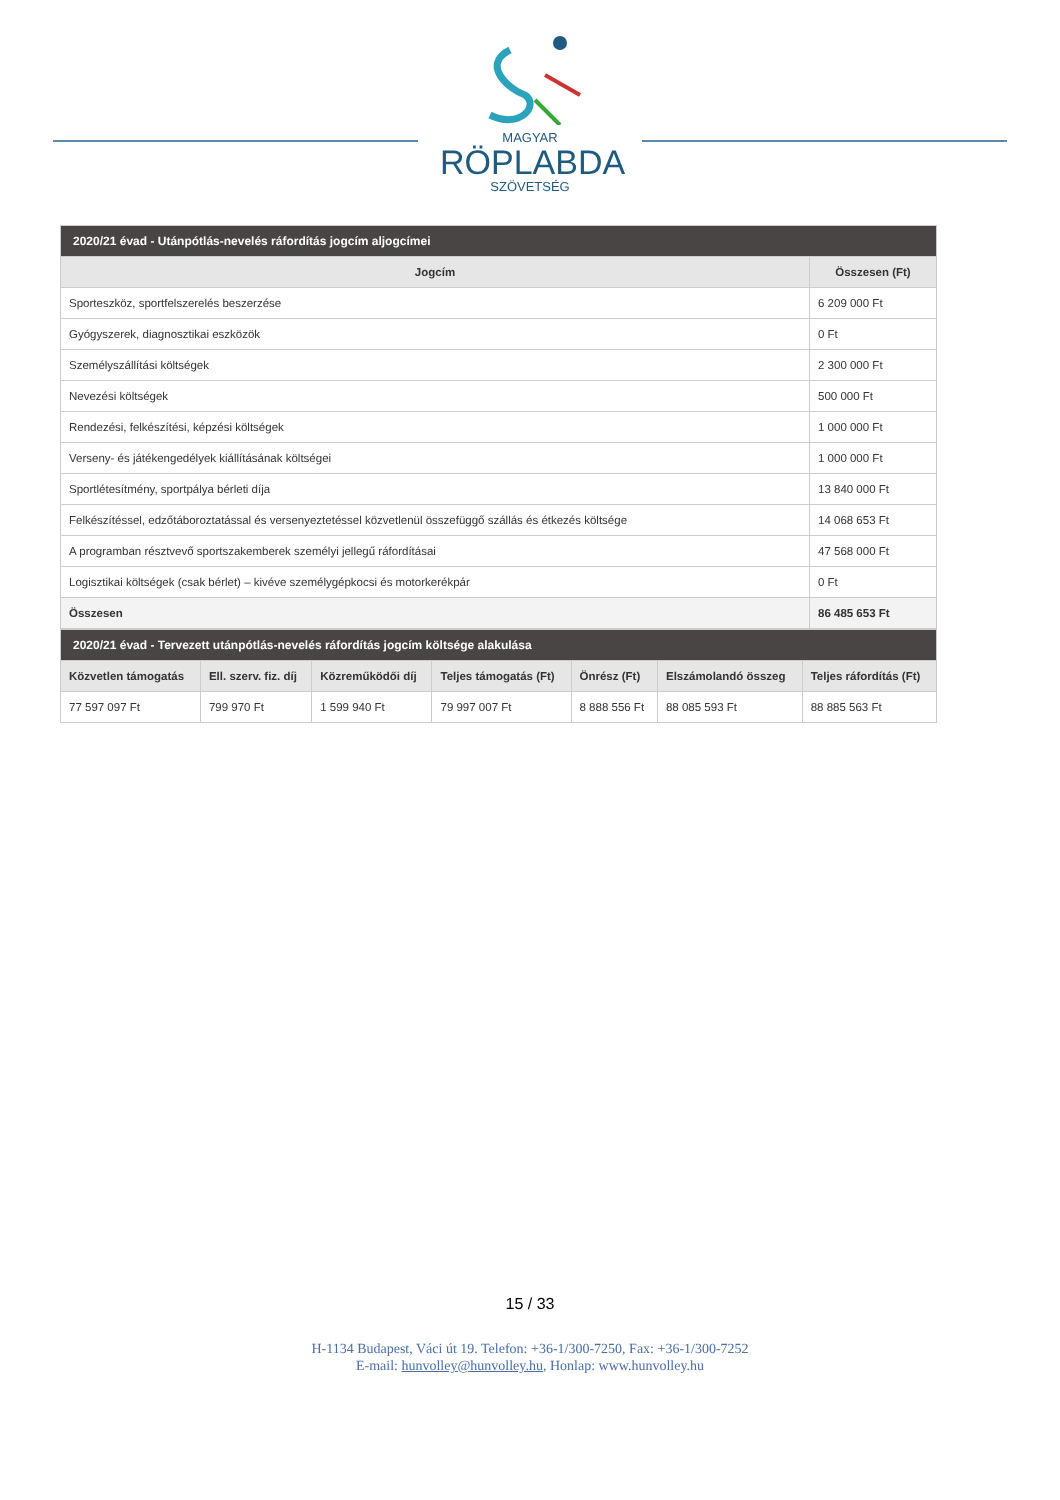MAGYAR
RÖPLABDA
SZÖVETSÉG
| 2020/21 évad - Utánpótlás-nevelés ráfordítás jogcím aljogcímei | |
| Jogcím | Összesen (Ft) |
| Sporteszköz, sportfelszerelés beszerzése | 6 209 000 Ft |
| Gyógyszerek, diagnosztikai eszközök | 0 Ft |
| Személyszállítási költségek | 2 300 000 Ft |
| Nevezési költségek | 500 000 Ft |
| Rendezési, felkészítési, képzési költségek | 1 000 000 Ft |
| Verseny- és játékengedélyek kiállításának költségei | 1 000 000 Ft |
| Sportlétesítmény, sportpálya bérleti díja | 13 840 000 Ft |
| Felkészítéssel, edzőtáboroztatással és versenyeztetéssel közvetlenül összefüggő szállás és étkezés költsége | 14 068 653 Ft |
| A programban résztvevő sportszakemberek személyi jellegű ráfordításai | 47 568 000 Ft |
| Logisztikai költségek (csak bérlet) – kivéve személygépkocsi és motorkerékpár | 0 Ft |
| Összesen | 86 485 653 Ft |
| 2020/21 évad - Tervezett utánpótlás-nevelés ráfordítás jogcím költsége alakulása | | | | | | |
| Közvetlen támogatás | Ell. szerv. fiz. díj | Közreműködői díj | Teljes támogatás (Ft) | Önrész (Ft) | Elszámolandó összeg | Teljes ráfordítás (Ft) |
| 77 597 097 Ft | 799 970 Ft | 1 599 940 Ft | 79 997 007 Ft | 8 888 556 Ft | 88 085 593 Ft | 88 885 563 Ft |
15 / 33
H-1134 Budapest, Váci út 19. Telefon: +36-1/300-7250, Fax: +36-1/300-7252
E-mail: hunvolley@hunvolley.hu, Honlap: www.hunvolley.hu